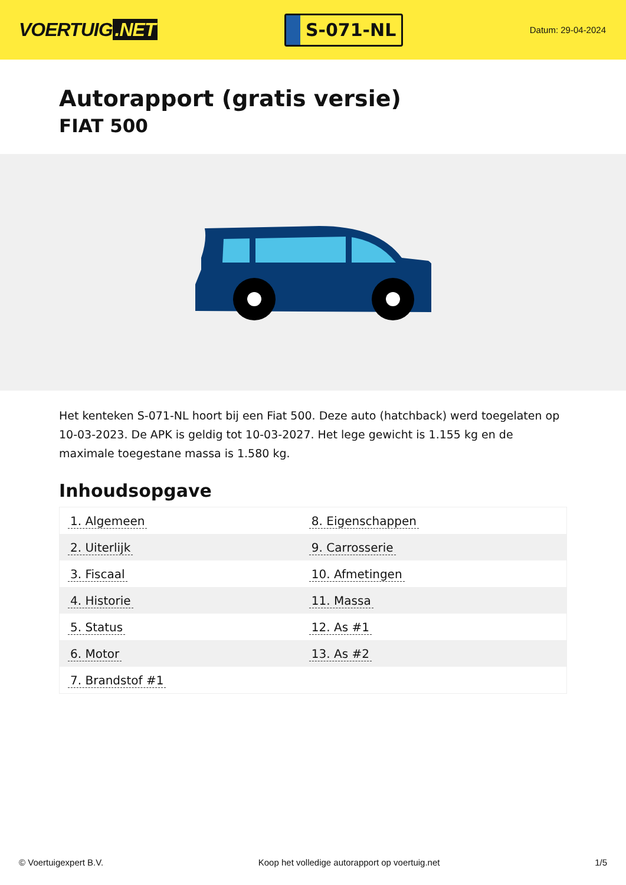VOERTUIG.NET
S-071-NL
Datum: 29-04-2024
Autorapport (gratis versie)
FIAT 500
Het kenteken S-071-NL hoort bij een Fiat 500. Deze auto (hatchback) werd toegelaten op 10-03-2023. De APK is geldig tot 10-03-2027. Het lege gewicht is 1.155 kg en de maximale toegestane massa is 1.580 kg.
Inhoudsopgave
| 1. Algemeen | 8. Eigenschappen |
| 2. Uiterlijk | 9. Carrosserie |
| 3. Fiscaal | 10. Afmetingen |
| 4. Historie | 11. Massa |
| 5. Status | 12. As #1 |
| 6. Motor | 13. As #2 |
| 7. Brandstof #1 | |
© Voertuigexpert B.V. Koop het volledige autorapport op voertuig.net
1/5